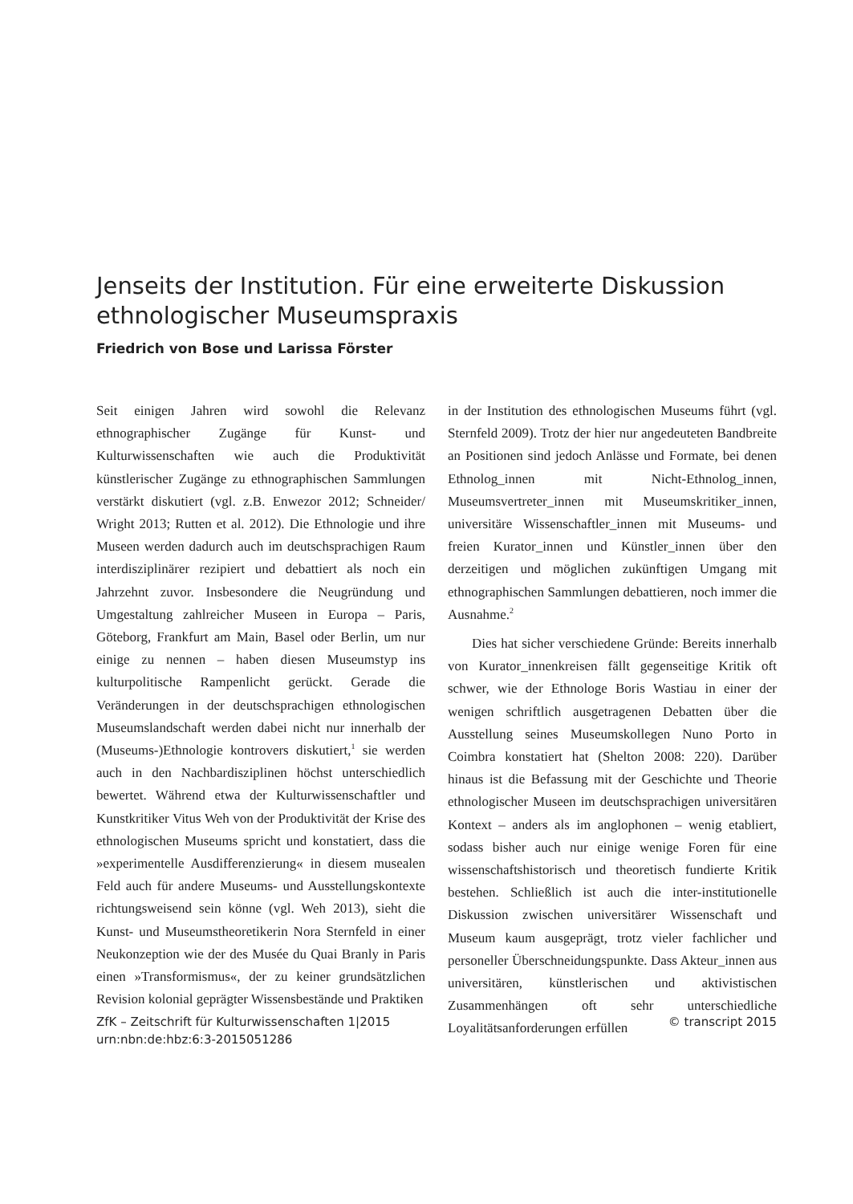Jenseits der Institution. Für eine erweiterte Diskussion ethnologischer Museumspraxis
Friedrich von Bose und Larissa Förster
Seit einigen Jahren wird sowohl die Relevanz ethnographischer Zugänge für Kunst- und Kulturwissenschaften wie auch die Produktivität künstlerischer Zugänge zu ethnographischen Sammlungen verstärkt diskutiert (vgl. z.B. Enwezor 2012; Schneider/ Wright 2013; Rutten et al. 2012). Die Ethnologie und ihre Museen werden dadurch auch im deutschsprachigen Raum interdisziplinärer rezipiert und debattiert als noch ein Jahrzehnt zuvor. Insbesondere die Neugründung und Umgestaltung zahlreicher Museen in Europa – Paris, Göteborg, Frankfurt am Main, Basel oder Berlin, um nur einige zu nennen – haben diesen Museumstyp ins kulturpolitische Rampenlicht gerückt. Gerade die Veränderungen in der deutschsprachigen ethnologischen Museumslandschaft werden dabei nicht nur innerhalb der (Museums-)Ethnologie kontrovers diskutiert,<sup>1</sup> sie werden auch in den Nachbardisziplinen höchst unterschiedlich bewertet. Während etwa der Kulturwissenschaftler und Kunstkritiker Vitus Weh von der Produktivität der Krise des ethnologischen Museums spricht und konstatiert, dass die »experimentelle Ausdifferenzierung« in diesem musealen Feld auch für andere Museums- und Ausstellungskontexte richtungsweisend sein könne (vgl. Weh 2013), sieht die Kunst- und Museumstheoretikerin Nora Sternfeld in einer Neukonzeption wie der des Musée du Quai Branly in Paris einen »Transformismus«, der zu keiner grundsätzlichen Revision kolonial geprägter Wissensbestände und Praktiken
in der Institution des ethnologischen Museums führt (vgl. Sternfeld 2009). Trotz der hier nur angedeuteten Bandbreite an Positionen sind jedoch Anlässe und Formate, bei denen Ethnolog_innen mit Nicht-Ethnolog_innen, Museumsvertreter_innen mit Museumskritiker_innen, universitäre Wissenschaftler_innen mit Museums- und freien Kurator_innen und Künstler_innen über den derzeitigen und möglichen zukünftigen Umgang mit ethnographischen Sammlungen debattieren, noch immer die Ausnahme.<sup>2</sup>
Dies hat sicher verschiedene Gründe: Bereits innerhalb von Kurator_innenkreisen fällt gegenseitige Kritik oft schwer, wie der Ethnologe Boris Wastiau in einer der wenigen schriftlich ausgetragenen Debatten über die Ausstellung seines Museumskollegen Nuno Porto in Coimbra konstatiert hat (Shelton 2008: 220). Darüber hinaus ist die Befassung mit der Geschichte und Theorie ethnologischer Museen im deutschsprachigen universitären Kontext – anders als im anglophonen – wenig etabliert, sodass bisher auch nur einige wenige Foren für eine wissenschaftshistorisch und theoretisch fundierte Kritik bestehen. Schließlich ist auch die inter-institutionelle Diskussion zwischen universitärer Wissenschaft und Museum kaum ausgeprägt, trotz vieler fachlicher und personeller Überschneidungspunkte. Dass Akteur_innen aus universitären, künstlerischen und aktivistischen Zusammenhängen oft sehr unterschiedliche Loyalitätsanforderungen erfüllen
ZfK – Zeitschrift für Kulturwissenschaften 1|2015
urn:nbn:de:hbz:6:3-2015051286
© transcript 2015